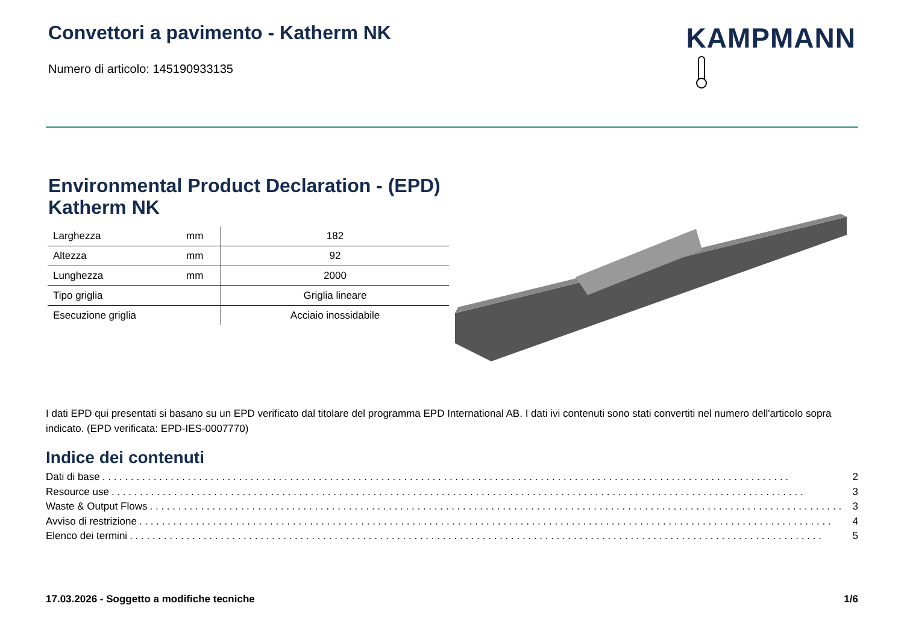Convettori a pavimento - Katherm NK
Numero di articolo: 145190933135
KAMPMANN
Environmental Product Declaration - (EPD)
Katherm NK
| Larghezza | mm | 182 |
| Altezza | mm | 92 |
| Lunghezza | mm | 2000 |
| Tipo griglia | | Griglia lineare |
| Esecuzione griglia | | Acciaio inossidabile |
I dati EPD qui presentati si basano su un EPD verificato dal titolare del programma EPD International AB. I dati ivi contenuti sono stati convertiti nel numero dell'articolo sopra indicato. (EPD verificata: EPD-IES-0007770)
Indice dei contenuti
Dati di base. . . . . . . . . . . . . . . . . . . . . . . . . . . . . . . . . . . . . . . . . . . . . . . . . . . . . . . . . . . . . . . . . . . . . . . . . . . . . . . . . . . . . . . . . . . . . . . . . . . . . . . . . . . . . . . . . . . . . . . . . 2
Resource use. . . . . . . . . . . . . . . . . . . . . . . . . . . . . . . . . . . . . . . . . . . . . . . . . . . . . . . . . . . . . . . . . . . . . . . . . . . . . . . . . . . . . . . . . . . . . . . . . . . . . . . . . . . . . . . . . . . . . . . . . . 3
Waste & Output Flows. . . . . . . . . . . . . . . . . . . . . . . . . . . . . . . . . . . . . . . . . . . . . . . . . . . . . . . . . . . . . . . . . . . . . . . . . . . . . . . . . . . . . . . . . . . . . . . . . . . . . . . . . . . . . . . . . . . . . . . . . . 3
Avviso di restrizione. . . . . . . . . . . . . . . . . . . . . . . . . . . . . . . . . . . . . . . . . . . . . . . . . . . . . . . . . . . . . . . . . . . . . . . . . . . . . . . . . . . . . . . . . . . . . . . . . . . . . . . . . . . . . . . . . . . . . . . . . . 4
Elenco dei termini. . . . . . . . . . . . . . . . . . . . . . . . . . . . . . . . . . . . . . . . . . . . . . . . . . . . . . . . . . . . . . . . . . . . . . . . . . . . . . . . . . . . . . . . . . . . . . . . . . . . . . . . . . . . . . . . . . . . . . . . . . 5
17.03.2026 - Soggetto a modifiche tecniche 1/6